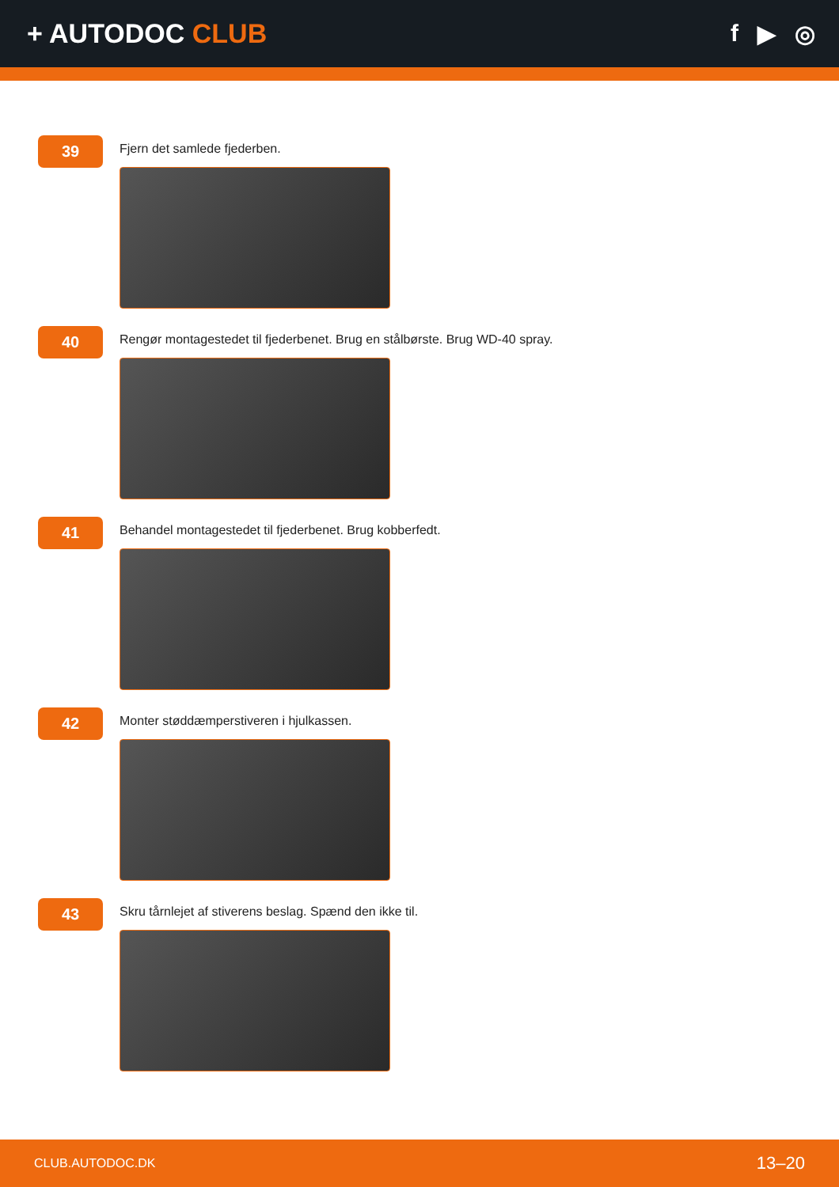+ AUTODOC CLUB f ▶ ◎
39
Fjern det samlede fjederben.
40
Rengør montagestedet til fjederbenet. Brug en stålbørste. Brug WD-40 spray.
41
Behandel montagestedet til fjederbenet. Brug kobberfedt.
42
Monter støddæmperstiveren i hjulkassen.
43
Skru tårnlejet af stiverens beslag. Spænd den ikke til.
CLUB.AUTODOC.DK 13–20